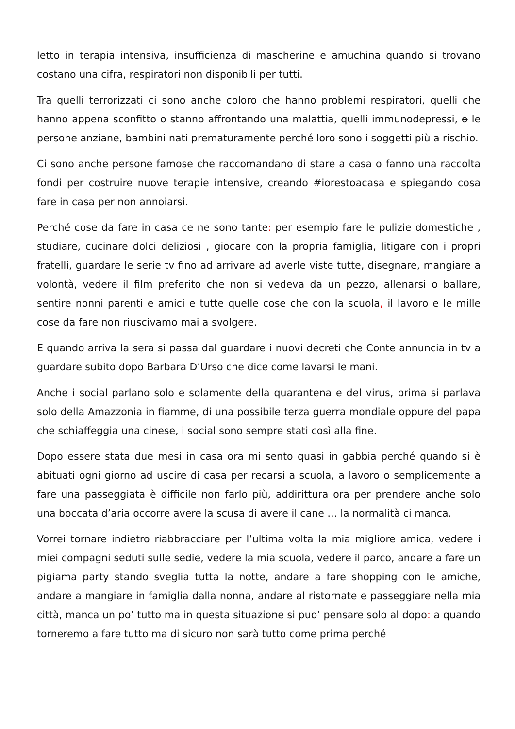letto in terapia intensiva, insufficienza di mascherine e amuchina quando si trovano costano una cifra, respiratori non disponibili per tutti.
Tra quelli terrorizzati ci sono anche coloro che hanno problemi respiratori, quelli che hanno appena sconfitto o stanno affrontando una malattia, quelli immunodepressi, o le persone anziane, bambini nati prematuramente perché loro sono i soggetti più a rischio.
Ci sono anche persone famose che raccomandano di stare a casa o fanno una raccolta fondi per costruire nuove terapie intensive, creando #iorestoacasa e spiegando cosa fare in casa per non annoiarsi.
Perché cose da fare in casa ce ne sono tante: per esempio fare le pulizie domestiche , studiare, cucinare dolci deliziosi , giocare con la propria famiglia, litigare con i propri fratelli, guardare le serie tv fino ad arrivare ad averle viste tutte, disegnare, mangiare a volontà, vedere il film preferito che non si vedeva da un pezzo, allenarsi o ballare, sentire nonni parenti e amici e tutte quelle cose che con la scuola, il lavoro e le mille cose da fare non riuscivamo mai a svolgere.
E quando arriva la sera si passa dal guardare i nuovi decreti che Conte annuncia in tv a guardare subito dopo Barbara D’Urso che dice come lavarsi le mani.
Anche i social parlano solo e solamente della quarantena e del virus, prima si parlava solo della Amazzonia in fiamme, di una possibile terza guerra mondiale oppure del papa che schiaffeggia una cinese, i social sono sempre stati così alla fine.
Dopo essere stata due mesi in casa ora mi sento quasi in gabbia perché quando si è abituati ogni giorno ad uscire di casa per recarsi a scuola, a lavoro o semplicemente a fare una passeggiata è difficile non farlo più, addirittura ora per prendere anche solo una boccata d’aria occorre avere la scusa di avere il cane … la normalità ci manca.
Vorrei tornare indietro riabbracciare per l’ultima volta la mia migliore amica, vedere i miei compagni seduti sulle sedie, vedere la mia scuola, vedere il parco, andare a fare un pigiama party stando sveglia tutta la notte, andare a fare shopping con le amiche, andare a mangiare in famiglia dalla nonna, andare al ristornate e passeggiare nella mia città, manca un po’ tutto ma in questa situazione si puo’ pensare solo al dopo: a quando torneremo a fare tutto ma di sicuro non sarà tutto come prima perché